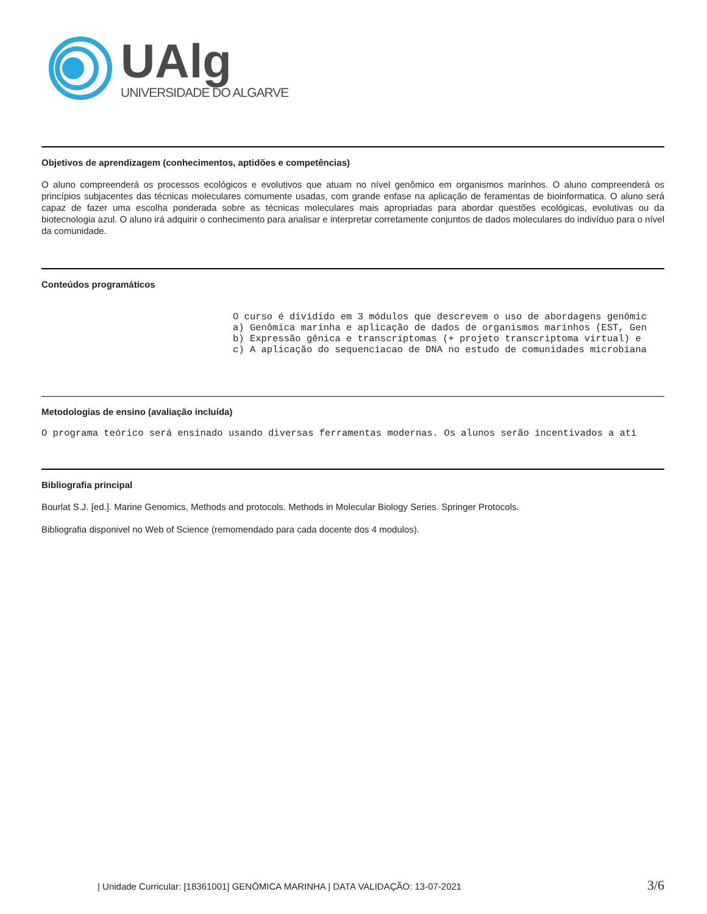UAlg
UNIVERSIDADE DO ALGARVE
Objetivos de aprendizagem (conhecimentos, aptidões e competências)
O aluno compreenderá os processos ecológicos e evolutivos que atuam no nível genômico em organismos marinhos. O aluno compreenderá os princípios subjacentes das técnicas moleculares comumente usadas, com grande enfase na aplicação de feramentas de bioinformatica. O aluno será capaz de fazer uma escolha ponderada sobre as técnicas moleculares mais apropriadas para abordar questões ecológicas, evolutivas ou da biotecnologia azul. O aluno irá adquirir o conhecimento para analisar e interpretar corretamente conjuntos de dados moleculares do indivíduo para o nível da comunidade.
Conteúdos programáticos
O curso é dividido em 3 módulos que descrevem o uso de abordagens genômic a) Genômica marinha e aplicação de dados de organismos marinhos (EST, Gen b) Expressão gênica e transcriptomas (+ projeto transcriptoma virtual) e c) A aplicação do sequenciacao de DNA no estudo de comunidades microbiana
Metodologias de ensino (avaliação incluída)
O programa teórico será ensinado usando diversas ferramentas modernas. Os alunos serão incentivados a ati
Bibliografia principal
Bourlat S.J. [ed.]. Marine Genomics, Methods and protocols. Methods in Molecular Biology Series. Springer Protocols.
Bibliografia disponivel no Web of Science (remomendado para cada docente dos 4 modulos).
| Unidade Curricular: [18361001] GENÓMICA MARINHA | DATA VALIDAÇÃO: 13-07-2021 3/6